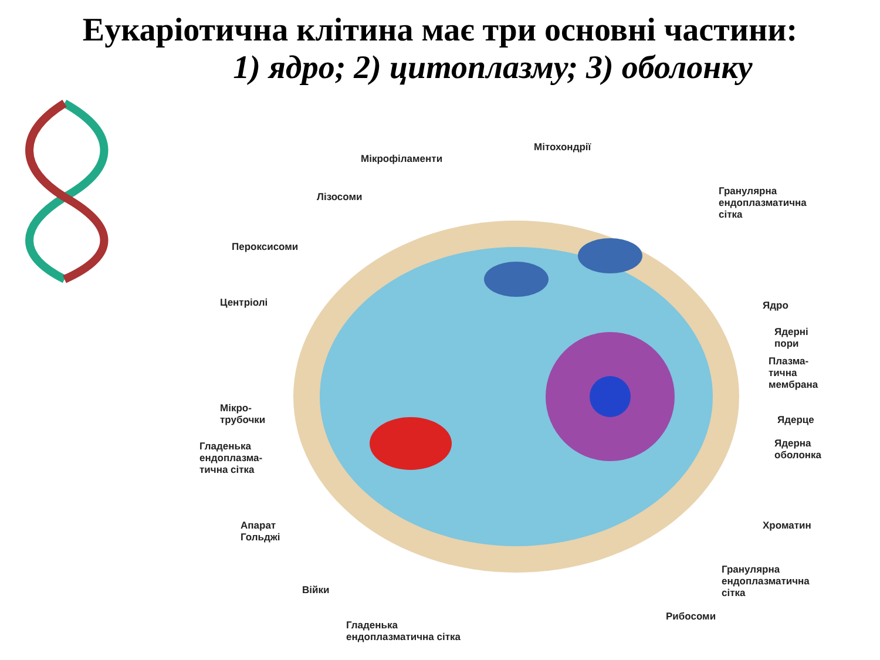Еукаріотична клітина має три основні частини:
1) ядро; 2) цитоплазму; 3) оболонку
Мікрофіламенти
Мітохондрії
Гранулярна
ендоплазматична
сітка
Лізосоми
Пероксисоми
Центріолі Ядро
Ядерні
пори
Плазма-
тична
мембрана
Мікро-
трубочки
Ядерце
Гладенька
ендоплазма-
тична сітка
Ядерна
оболонка
Апарат
Гольджі
Хроматин
Війки
Гранулярна
ендоплазматична
сітка
Рибосоми
Гладенька
ендоплазматична сітка